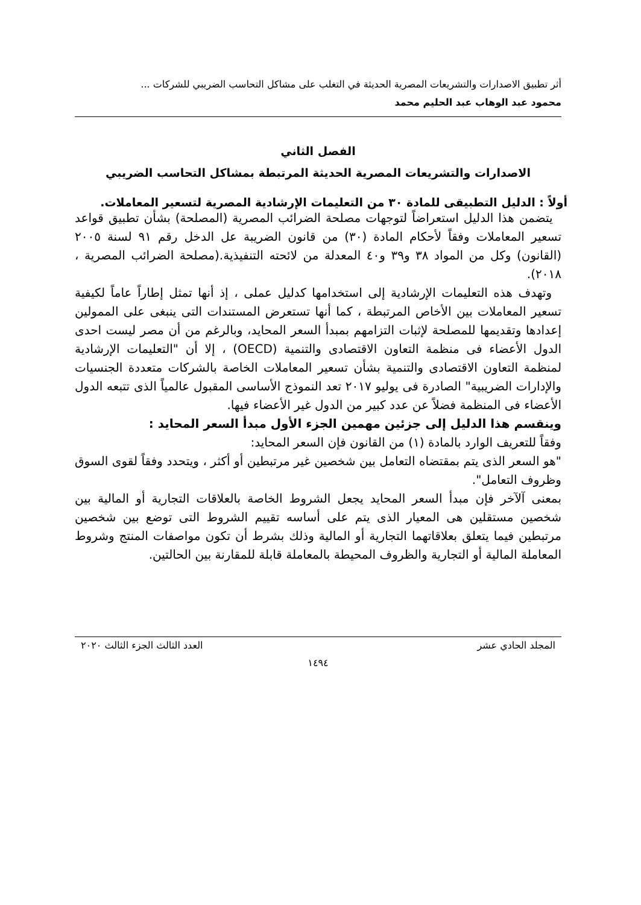أثر تطبيق الاصدارات والتشريعات المصرية الحديثة في التغلب على مشاكل التحاسب الضريبي للشركات ...
محمود عبد الوهاب عبد الحليم محمد
الفصل الثاني
الاصدارات والتشريعات المصرية الحديثة المرتبطة بمشاكل التحاسب الضريبي
أولاً : الدليل التطبيقى للمادة ٣٠ من التعليمات الإرشادية المصرية لتسعير المعاملات.
يتضمن هذا الدليل استعراضاً لتوجهات مصلحة الضرائب المصرية (المصلحة) بشأن تطبيق قواعد تسعير المعاملات وفقاً لأحكام المادة (٣٠) من قانون الضريبة عل الدخل رقم ٩١ لسنة ٢٠٠٥ (القانون) وكل من المواد ٣٨ و٣٩ و٤٠ المعدلة من لائحته التنفيذية.(مصلحة الضرائب المصرية ، ٢٠١٨).
وتهدف هذه التعليمات الإرشادية إلى استخدامها كدليل عملى ، إذ أنها تمثل إطاراً عاماً لكيفية تسعير المعاملات بين الأخاص المرتبطة ، كما أنها تستعرض المستندات التى ينبغى على الممولين إعدادها وتقديمها للمصلحة لإثبات التزامهم بمبدأ السعر المحايد، وبالرغم من أن مصر ليست احدى الدول الأعضاء فى منظمة التعاون الاقتصادى والتنمية (OECD) ، إلا أن "التعليمات الإرشادية لمنظمة التعاون الاقتصادى والتنمية بشأن تسعير المعاملات الخاصة بالشركات متعددة الجنسيات والإدارات الضريبية" الصادرة فى يوليو ٢٠١٧ تعد النموذج الأساسى المقبول عالمياً الذى تتبعه الدول الأعضاء فى المنظمة فضلاً عن عدد كبير من الدول غير الأعضاء فيها.
وينقسم هذا الدليل إلى جزئين مهمين الجزء الأول مبدأ السعر المحايد :
وفقاً للتعريف الوارد بالمادة (١) من القانون فإن السعر المحايد:
"هو السعر الذى يتم بمقتضاه التعامل بين شخصين غير مرتبطين أو أكثر ، ويتحدد وفقاً لقوى السوق وظروف التعامل".
بمعنى آلآخر فإن مبدأ السعر المحايد يجعل الشروط الخاصة بالعلاقات التجارية أو المالية بين شخصين مستقلين هى المعيار الذى يتم على أساسه تقييم الشروط التى توضع بين شخصين مرتبطين فيما يتعلق بعلاقاتهما التجارية أو المالية وذلك بشرط أن تكون مواصفات المنتج وشروط المعاملة المالية أو التجارية والظروف المحيطة بالمعاملة قابلة للمقارنة بين الحالتين.
المجلد الحادي عشر العدد الثالث الجزء الثالث ٢٠٢٠
١٤٩٤